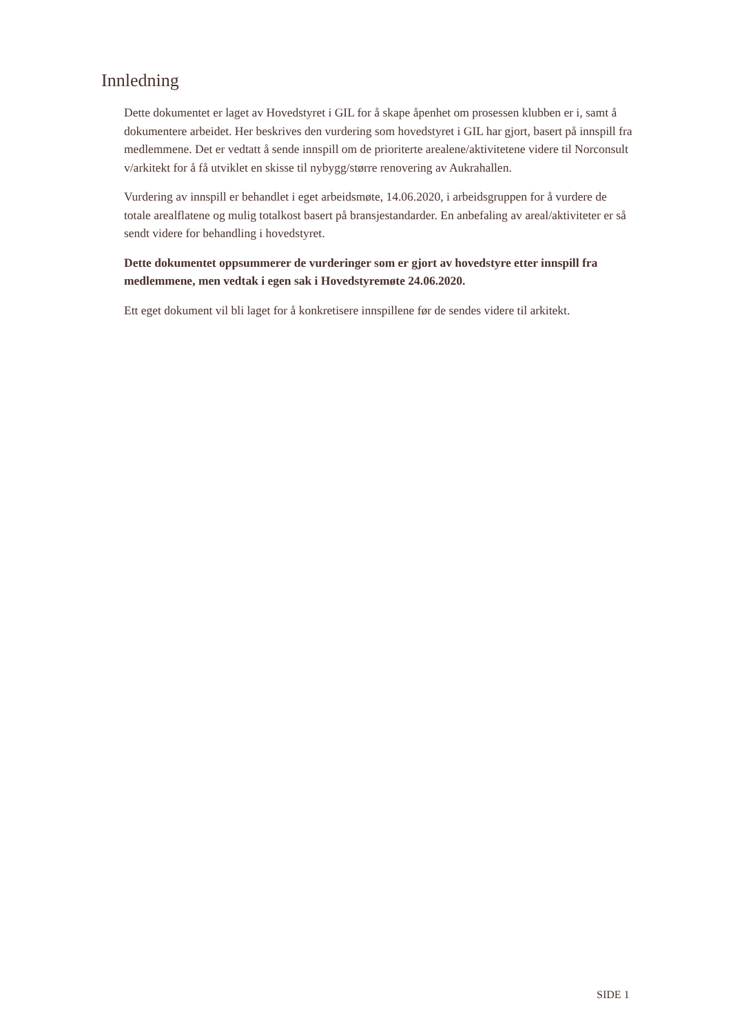Innledning
Dette dokumentet er laget av Hovedstyret i GIL for å skape åpenhet om prosessen klubben er i, samt å dokumentere arbeidet. Her beskrives den vurdering som hovedstyret i GIL har gjort, basert på innspill fra medlemmene. Det er vedtatt å sende innspill om de prioriterte arealene/aktivitetene videre til Norconsult v/arkitekt for å få utviklet en skisse til nybygg/større renovering av Aukrahallen.
Vurdering av innspill er behandlet i eget arbeidsmøte, 14.06.2020, i arbeidsgruppen for å vurdere de totale arealflatene og mulig totalkost basert på bransjestandarder. En anbefaling av areal/aktiviteter er så sendt videre for behandling i hovedstyret.
Dette dokumentet oppsummerer de vurderinger som er gjort av hovedstyre etter innspill fra medlemmene, men vedtak i egen sak i Hovedstyremøte 24.06.2020.
Ett eget dokument vil bli laget for å konkretisere innspillene før de sendes videre til arkitekt.
SIDE 1